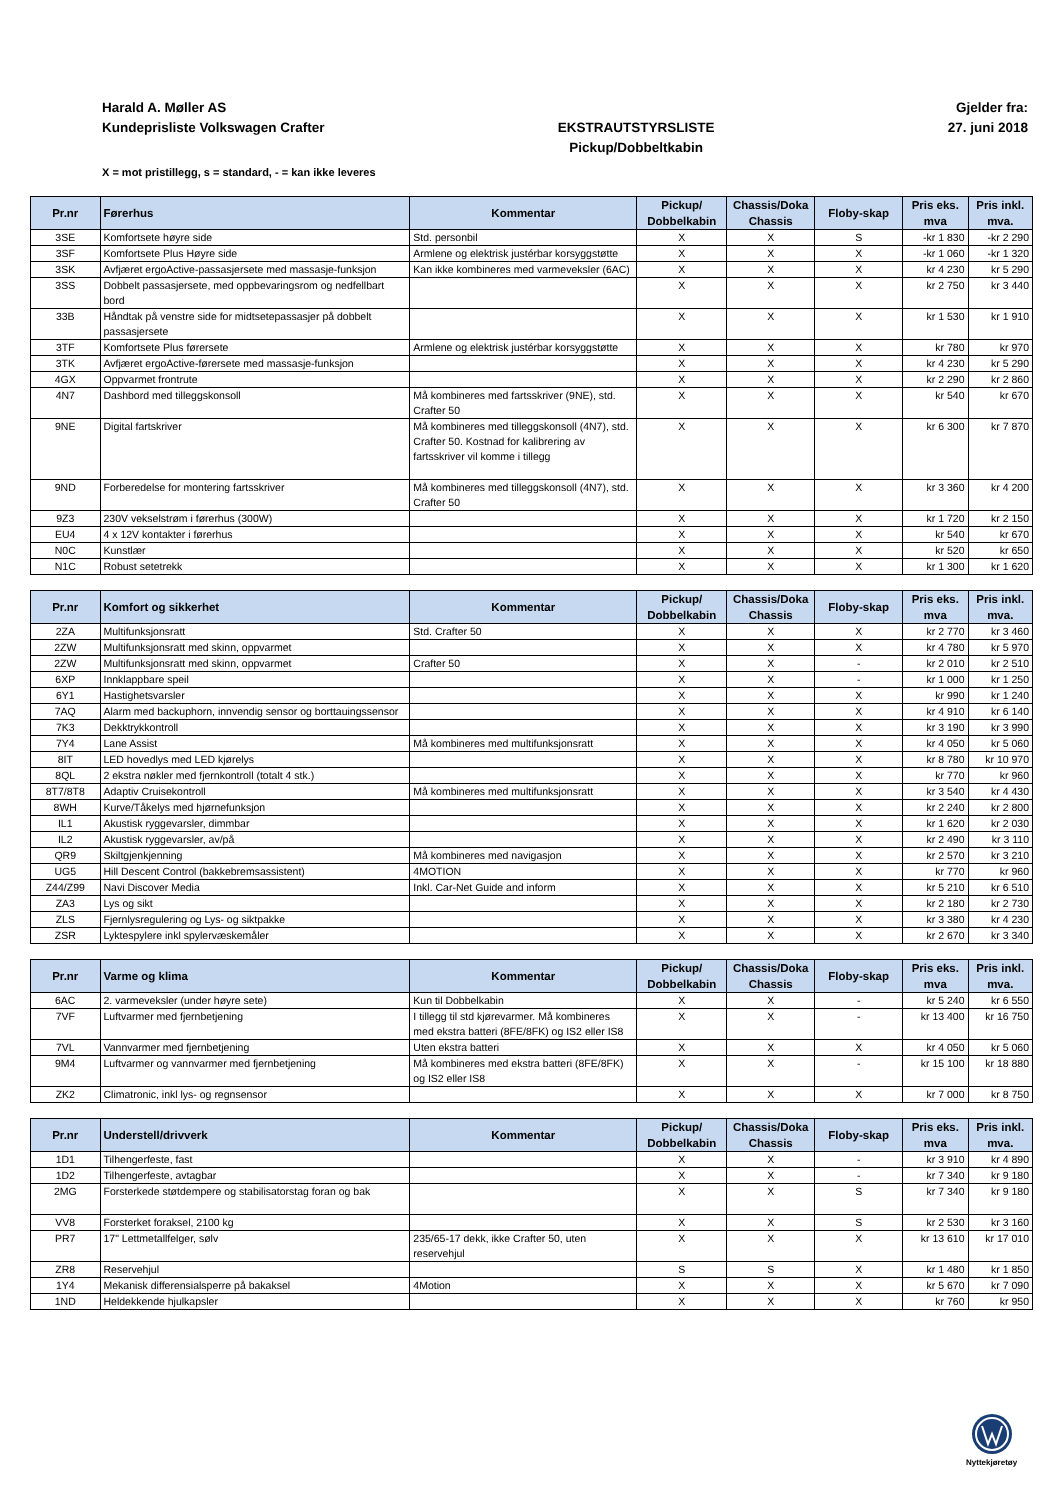Harald A. Møller AS Gjelder fra:
Kundeprisliste Volkswagen Crafter EKSTRAUTSTYRSLISTE
Pickup/Dobbeltkabin 27. juni 2018
X = mot pristillegg, s = standard, - = kan ikke leveres
| Pr.nr | Førerhus | Kommentar | Pickup/ Dobbelkabin | Chassis/Doka Chassis | Floby-skap | Pris eks. mva | Pris inkl. mva. |
| --- | --- | --- | --- | --- | --- | --- | --- |
| 3SE | Komfortsete høyre side | Std. personbil | X | X | S | -kr 1 830 | -kr 2 290 |
| 3SF | Komfortsete Plus Høyre side | Armlene og elektrisk justérbar korsyggstøtte | X | X | X | -kr 1 060 | -kr 1 320 |
| 3SK | Avfjæret ergoActive-passasjersete med massasje-funksjon | Kan ikke kombineres med varmeveksler (6AC) | X | X | X | kr 4 230 | kr 5 290 |
| 3SS | Dobbelt passasjersete, med oppbevaringsrom og nedfellbart bord | | X | X | X | kr 2 750 | kr 3 440 |
| 33B | Håndtak på venstre side for midtsetepassasjer på dobbelt passasjersete | | X | X | X | kr 1 530 | kr 1 910 |
| 3TF | Komfortsete Plus førersete | Armlene og elektrisk justérbar korsyggstøtte | X | X | X | kr 780 | kr 970 |
| 3TK | Avfjæret ergoActive-førersete med massasje-funksjon | | X | X | X | kr 4 230 | kr 5 290 |
| 4GX | Oppvarmet frontrute | | X | X | X | kr 2 290 | kr 2 860 |
| 4N7 | Dashbord med tilleggskonsoll | Må kombineres med fartsskriver (9NE), std. Crafter 50 | X | X | X | kr 540 | kr 670 |
| 9NE | Digital fartskriver | Må kombineres med tilleggskonsoll (4N7), std. Crafter 50. Kostnad for kalibrering av fartsskriver vil komme i tillegg | X | X | X | kr 6 300 | kr 7 870 |
| 9ND | Forberedelse for montering fartsskriver | Må kombineres med tilleggskonsoll (4N7), std. Crafter 50 | X | X | X | kr 3 360 | kr 4 200 |
| 9Z3 | 230V vekselstrøm i førerhus (300W) | | X | X | X | kr 1 720 | kr 2 150 |
| EU4 | 4 x 12V kontakter i førerhus | | X | X | X | kr 540 | kr 670 |
| N0C | Kunstlær | | X | X | X | kr 520 | kr 650 |
| N1C | Robust setetrekk | | X | X | X | kr 1 300 | kr 1 620 |
| Pr.nr | Komfort og sikkerhet | Kommentar | Pickup/ Dobbelkabin | Chassis/Doka Chassis | Floby-skap | Pris eks. mva | Pris inkl. mva. |
| --- | --- | --- | --- | --- | --- | --- | --- |
| 2ZA | Multifunksjonsratt | Std. Crafter 50 | X | X | X | kr 2 770 | kr 3 460 |
| 2ZW | Multifunksjonsratt med skinn, oppvarmet | | X | X | X | kr 4 780 | kr 5 970 |
| 2ZW | Multifunksjonsratt med skinn, oppvarmet | Crafter 50 | X | X | - | kr 2 010 | kr 2 510 |
| 6XP | Innklappbare speil | | X | X | - | kr 1 000 | kr 1 250 |
| 6Y1 | Hastighetsvarsler | | X | X | X | kr 990 | kr 1 240 |
| 7AQ | Alarm med backuphorn, innvendig sensor og borttauingssensor | | X | X | X | kr 4 910 | kr 6 140 |
| 7K3 | Dekktrykkontroll | | X | X | X | kr 3 190 | kr 3 990 |
| 7Y4 | Lane Assist | Må kombineres med multifunksjonsratt | X | X | X | kr 4 050 | kr 5 060 |
| 8IT | LED hovedlys med LED kjørelys | | X | X | X | kr 8 780 | kr 10 970 |
| 8QL | 2 ekstra nøkler med fjernkontroll (totalt 4 stk.) | | X | X | X | kr 770 | kr 960 |
| 8T7/8T8 | Adaptiv Cruisekontroll | Må kombineres med multifunksjonsratt | X | X | X | kr 3 540 | kr 4 430 |
| 8WH | Kurve/Tåkelys med hjørnefunksjon | | X | X | X | kr 2 240 | kr 2 800 |
| IL1 | Akustisk ryggevarsler, dimmbar | | X | X | X | kr 1 620 | kr 2 030 |
| IL2 | Akustisk ryggevarsler, av/på | | X | X | X | kr 2 490 | kr 3 110 |
| QR9 | Skiltgjenkjenning | Må kombineres med navigasjon | X | X | X | kr 2 570 | kr 3 210 |
| UG5 | Hill Descent Control (bakkebremsassistent) | 4MOTION | X | X | X | kr 770 | kr 960 |
| Z44/Z99 | Navi Discover Media | Inkl. Car-Net Guide and inform | X | X | X | kr 5 210 | kr 6 510 |
| ZA3 | Lys og sikt | | X | X | X | kr 2 180 | kr 2 730 |
| ZLS | Fjernlysregulering og Lys- og siktpakke | | X | X | X | kr 3 380 | kr 4 230 |
| ZSR | Lyktespylere inkl spylervæskemåler | | X | X | X | kr 2 670 | kr 3 340 |
| Pr.nr | Varme og klima | Kommentar | Pickup/ Dobbelkabin | Chassis/Doka Chassis | Floby-skap | Pris eks. mva | Pris inkl. mva. |
| --- | --- | --- | --- | --- | --- | --- | --- |
| 6AC | 2. varmeveksler (under høyre sete) | Kun til Dobbelkabin | X | X | - | kr 5 240 | kr 6 550 |
| 7VF | Luftvarmer med fjernbetjening | I tillegg til std kjørevarmer. Må kombineres med ekstra batteri (8FE/8FK) og IS2 eller IS8 | X | X | - | kr 13 400 | kr 16 750 |
| 7VL | Vannvarmer med fjernbetjening | Uten ekstra batteri | X | X | X | kr 4 050 | kr 5 060 |
| 9M4 | Luftvarmer og vannvarmer med fjernbetjening | Må kombineres med ekstra batteri (8FE/8FK) og IS2 eller IS8 | X | X | - | kr 15 100 | kr 18 880 |
| ZK2 | Climatronic, inkl lys- og regnsensor | | X | X | X | kr 7 000 | kr 8 750 |
| Pr.nr | Understell/drivverk | Kommentar | Pickup/ Dobbelkabin | Chassis/Doka Chassis | Floby-skap | Pris eks. mva | Pris inkl. mva. |
| --- | --- | --- | --- | --- | --- | --- | --- |
| 1D1 | Tilhengerfeste, fast | | X | X | - | kr 3 910 | kr 4 890 |
| 1D2 | Tilhengerfeste, avtagbar | | X | X | - | kr 7 340 | kr 9 180 |
| 2MG | Forsterkede støtdempere og stabilisatorstag foran og bak | | X | X | S | kr 7 340 | kr 9 180 |
| VV8 | Forsterket foraksel, 2100 kg | | X | X | S | kr 2 530 | kr 3 160 |
| PR7 | 17" Lettmetallfelger, sølv | 235/65-17 dekk, ikke Crafter 50, uten reservehjul | X | X | X | kr 13 610 | kr 17 010 |
| ZR8 | Reservehjul | | S | S | X | kr 1 480 | kr 1 850 |
| 1Y4 | Mekanisk differensialsperre på bakaksel | 4Motion | X | X | X | kr 5 670 | kr 7 090 |
| 1ND | Heldekkende hjulkapsler | | X | X | X | kr 760 | kr 950 |
Nyttekjøretøy